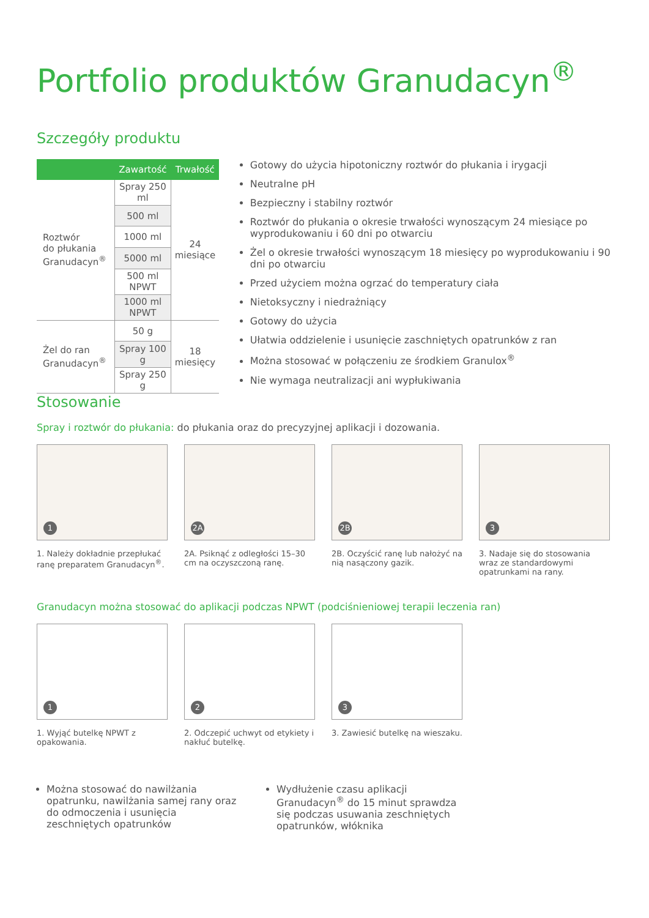Portfolio produktów Granudacyn<sup>®</sup>
Szczegóły produktu
| | Zawartość | Trwałość |
| --- | --- | --- |
| Roztwór do płukania Granudacyn<sup>®</sup> | Spray 250 ml | 24 miesiące |
| | 500 ml | |
| | 1000 ml | |
| | 5000 ml | |
| | 500 ml NPWT | |
| | 1000 ml NPWT | |
| Żel do ran Granudacyn<sup>®</sup> | 50 g | 18 miesięcy |
| | Spray 100 g | |
| | Spray 250 g | |
Gotowy do użycia hipotoniczny roztwór do płukania i irygacji
Neutralne pH
Bezpieczny i stabilny roztwór
Roztwór do płukania o okresie trwałości wynoszącym 24 miesiące po wyprodukowaniu i 60 dni po otwarciu
Żel o okresie trwałości wynoszącym 18 miesięcy po wyprodukowaniu i 90 dni po otwarciu
Przed użyciem można ogrzać do temperatury ciała
Nietoksyczny i niedrażniący
Gotowy do użycia
Ułatwia oddzielenie i usunięcie zaschniętych opatrunków z ran
Można stosować w połączeniu ze środkiem Granulox<sup>®</sup>
Nie wymaga neutralizacji ani wypłukiwania
Stosowanie
Spray i roztwór do płukania: do płukania oraz do precyzyjnej aplikacji i dozowania.
1
1. Należy dokładnie przepłukać ranę preparatem Granudacyn<sup>®</sup>.
2A
2A. Psiknąć z odległości 15–30 cm na oczyszczoną ranę.
2B
2B. Oczyścić ranę lub nałożyć na nią nasączony gazik.
3
3. Nadaje się do stosowania wraz ze standardowymi opatrunkami na rany.
Granudacyn można stosować do aplikacji podczas NPWT (podciśnieniowej terapii leczenia ran)
1
1. Wyjąć butelkę NPWT z opakowania.
2
2. Odczepić uchwyt od etykiety i nakłuć butelkę.
3
3. Zawiesić butelkę na wieszaku.
Można stosować do nawilżania opatrunku, nawilżania samej rany oraz do odmoczenia i usunięcia zeschniętych opatrunków
Wydłużenie czasu aplikacji Granudacyn<sup>®</sup> do 15 minut sprawdza się podczas usuwania zeschniętych opatrunków, włóknika